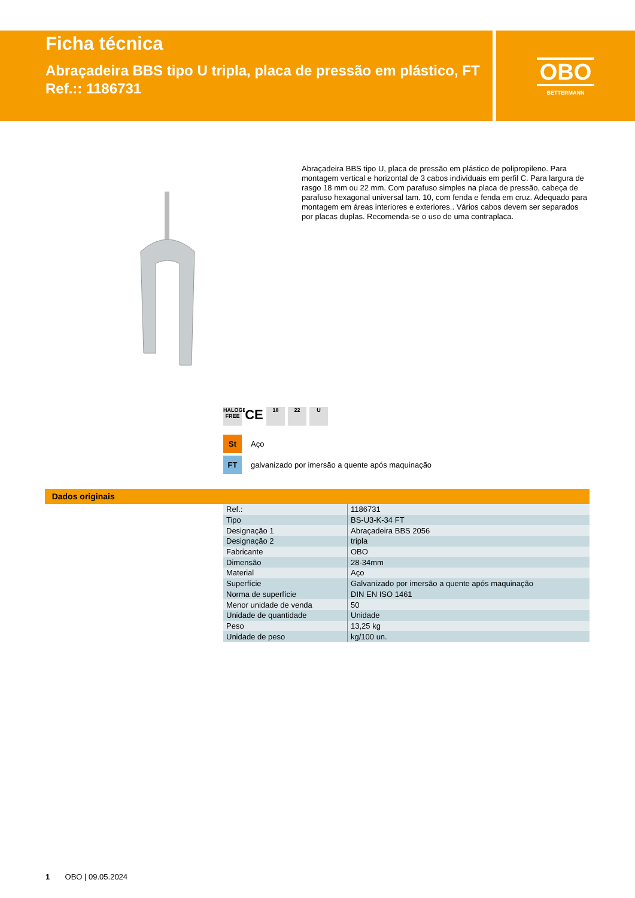Ficha técnica
Abraçadeira BBS tipo U tripla, placa de pressão em plástico, FT
Ref.:: 1186731
OBO
BETTERMANN
Abraçadeira BBS tipo U, placa de pressão em plástico de polipropileno. Para montagem vertical e horizontal de 3 cabos individuais em perfil C. Para largura de rasgo 18 mm ou 22 mm. Com parafuso simples na placa de pressão, cabeça de parafuso hexagonal universal tam. 10, com fenda e fenda em cruz. Adequado para montagem em áreas interiores e exteriores.. Vários cabos devem ser separados por placas duplas. Recomenda-se o uso de uma contraplaca.
HALOGEN FREE
CE
18 22 U
St Aço
FT galvanizado por imersão a quente após maquinação
Dados originais
| Ref.: | 1186731 |
| Tipo | BS-U3-K-34 FT |
| Designação 1 | Abraçadeira BBS 2056 |
| Designação 2 | tripla |
| Fabricante | OBO |
| Dimensão | 28-34mm |
| Material | Aço |
| Superfície | Galvanizado por imersão a quente após maquinação |
| Norma de superfície | DIN EN ISO 1461 |
| Menor unidade de venda | 50 |
| Unidade de quantidade | Unidade |
| Peso | 13,25 kg |
| Unidade de peso | kg/100 un. |
1 OBO | 09.05.2024